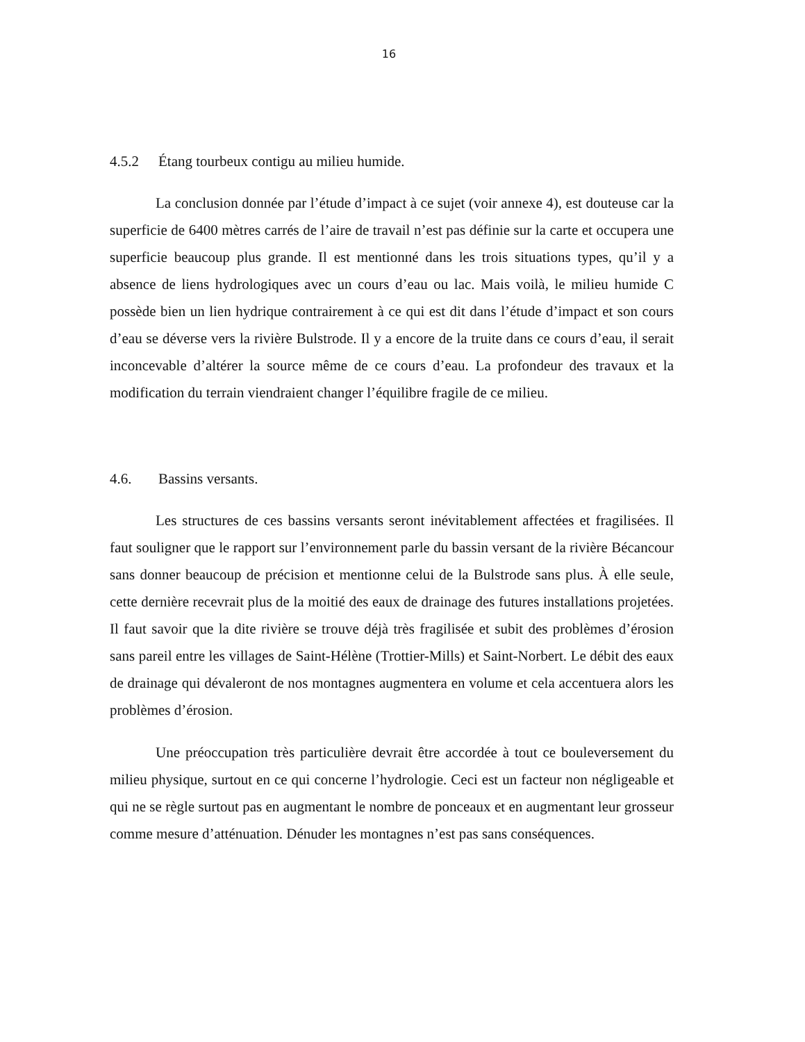16
4.5.2 Étang tourbeux contigu au milieu humide.
La conclusion donnée par l’étude d’impact à ce sujet (voir annexe 4), est douteuse car la superficie de 6400 mètres carrés de l’aire de travail n’est pas définie sur la carte et occupera une superficie beaucoup plus grande. Il est mentionné dans les trois situations types, qu’il y a absence de liens hydrologiques avec un cours d’eau ou lac. Mais voilà, le milieu humide C possède bien un lien hydrique contrairement à ce qui est dit dans l’étude d’impact et son cours d’eau se déverse vers la rivière Bulstrode. Il y a encore de la truite dans ce cours d’eau, il serait inconcevable d’altérer la source même de ce cours d’eau. La profondeur des travaux et la modification du terrain viendraient changer l’équilibre fragile de ce milieu.
4.6. Bassins versants.
Les structures de ces bassins versants seront inévitablement affectées et fragilisées. Il faut souligner que le rapport sur l’environnement parle du bassin versant de la rivière Bécancour sans donner beaucoup de précision et mentionne celui de la Bulstrode sans plus. À elle seule, cette dernière recevrait plus de la moitié des eaux de drainage des futures installations projetées. Il faut savoir que la dite rivière se trouve déjà très fragilisée et subit des problèmes d’érosion sans pareil entre les villages de Saint-Hélène (Trottier-Mills) et Saint-Norbert. Le débit des eaux de drainage qui dévaleront de nos montagnes augmentera en volume et cela accentuera alors les problèmes d’érosion.
Une préoccupation très particulière devrait être accordée à tout ce bouleversement du milieu physique, surtout en ce qui concerne l’hydrologie. Ceci est un facteur non négligeable et qui ne se règle surtout pas en augmentant le nombre de ponceaux et en augmentant leur grosseur comme mesure d’atténuation. Dénuder les montagnes n’est pas sans conséquences.